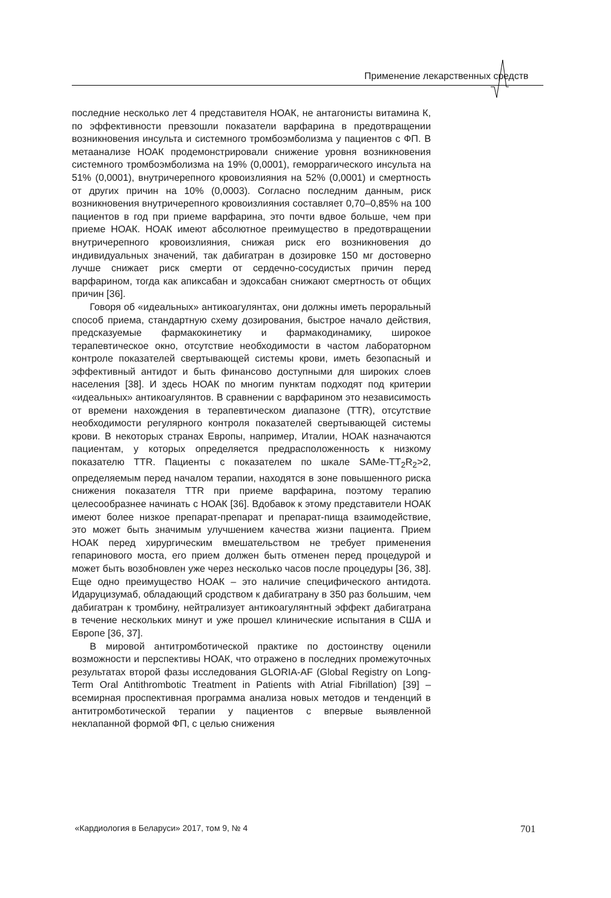Применение лекарственных средств
последние несколько лет 4 представителя НОАК, не антагонисты витамина К, по эффективности превзошли показатели варфарина в предотвращении возникновения инсульта и системного тромбоэмболизма у пациентов с ФП. В метаанализе НОАК продемонстрировали снижение уровня возникновения системного тромбоэмболизма на 19% (0,0001), геморрагического инсульта на 51% (0,0001), внутричерепного кровоизлияния на 52% (0,0001) и смертность от других причин на 10% (0,0003). Согласно последним данным, риск возникновения внутричерепного кровоизлияния составляет 0,70–0,85% на 100 пациентов в год при приеме варфарина, это почти вдвое больше, чем при приеме НОАК. НОАК имеют абсолютное преимущество в предотвращении внутричерепного кровоизлияния, снижая риск его возникновения до индивидуальных значений, так дабигатран в дозировке 150 мг достоверно лучше снижает риск смерти от сердечно-сосудистых причин перед варфарином, тогда как апиксабан и эдоксабан снижают смертность от общих причин [36].
Говоря об «идеальных» антикоагулянтах, они должны иметь пероральный способ приема, стандартную схему дозирования, быстрое начало действия, предсказуемые фармакокинетику и фармакодинамику, широкое терапевтическое окно, отсутствие необходимости в частом лабораторном контроле показателей свертывающей системы крови, иметь безопасный и эффективный антидот и быть финансово доступными для широких слоев населения [38]. И здесь НОАК по многим пунктам подходят под критерии «идеальных» антикоагулянтов. В сравнении с варфарином это независимость от времени нахождения в терапевтическом диапазоне (TTR), отсутствие необходимости регулярного контроля показателей свертывающей системы крови. В некоторых странах Европы, например, Италии, НОАК назначаются пациентам, у которых определяется предрасположенность к низкому показателю TTR. Пациенты с показателем по шкале SAMe-TT<sub>2</sub>R<sub>2</sub>>2, определяемым перед началом терапии, находятся в зоне повышенного риска снижения показателя TTR при приеме варфарина, поэтому терапию целесообразнее начинать с НОАК [36]. Вдобавок к этому представители НОАК имеют более низкое препарат-препарат и препарат-пища взаимодействие, это может быть значимым улучшением качества жизни пациента. Прием НОАК перед хирургическим вмешательством не требует применения гепаринового моста, его прием должен быть отменен перед процедурой и может быть возобновлен уже через несколько часов после процедуры [36, 38]. Еще одно преимущество НОАК – это наличие специфического антидота. Идаруцизумаб, обладающий сродством к дабигатрану в 350 раз большим, чем дабигатран к тромбину, нейтрализует антикоагулянтный эффект дабигатрана в течение нескольких минут и уже прошел клинические испытания в США и Европе [36, 37].
В мировой антитромботической практике по достоинству оценили возможности и перспективы НОАК, что отражено в последних промежуточных результатах второй фазы исследования GLORIA-AF (Global Registry on Long-Term Oral Antithrombotic Treatment in Patients with Atrial Fibrillation) [39] – всемирная проспективная программа анализа новых методов и тенденций в антитромботической терапии у пациентов с впервые выявленной неклапанной формой ФП, с целью снижения
«Кардиология в Беларуси» 2017, том 9, № 4 701